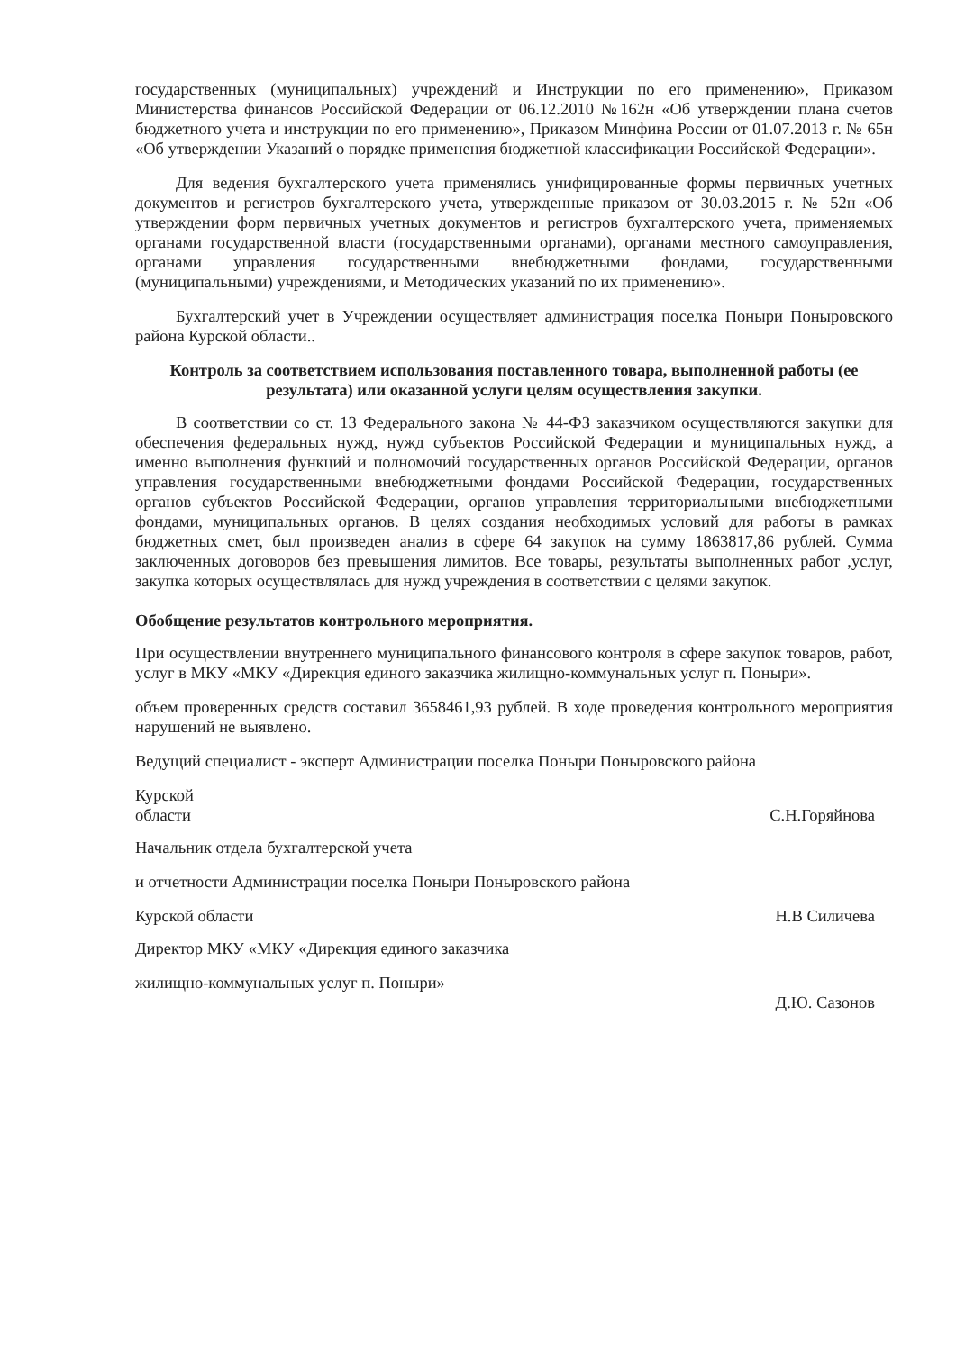государственных (муниципальных) учреждений и Инструкции по его применению», Приказом Министерства финансов Российской Федерации от 06.12.2010 №162н «Об утверждении плана счетов бюджетного учета и инструкции по его применению», Приказом Минфина России от 01.07.2013 г. № 65н «Об утверждении Указаний о порядке применения бюджетной классификации Российской Федерации».
Для ведения бухгалтерского учета применялись унифицированные формы первичных учетных документов и регистров бухгалтерского учета, утвержденные приказом от 30.03.2015 г. № 52н «Об утверждении форм первичных учетных документов и регистров бухгалтерского учета, применяемых органами государственной власти (государственными органами), органами местного самоуправления, органами управления государственными внебюджетными фондами, государственными (муниципальными) учреждениями, и Методических указаний по их применению».
Бухгалтерский учет в Учреждении осуществляет администрация поселка Поныри Поныровского района Курской области..
Контроль за соответствием использования поставленного товара, выполненной работы (ее результата) или оказанной услуги целям осуществления закупки.
В соответствии со ст. 13 Федерального закона № 44-ФЗ заказчиком осуществляются закупки для обеспечения федеральных нужд, нужд субъектов Российской Федерации и муниципальных нужд, а именно выполнения функций и полномочий государственных органов Российской Федерации, органов управления государственными внебюджетными фондами Российской Федерации, государственных органов субъектов Российской Федерации, органов управления территориальными внебюджетными фондами, муниципальных органов. В целях создания необходимых условий для работы в рамках бюджетных смет, был произведен анализ в сфере 64 закупок на сумму 1863817,86 рублей. Сумма заключенных договоров без превышения лимитов. Все товары, результаты выполненных работ ,услуг, закупка которых осуществлялась для нужд учреждения в соответствии с целями закупок.
Обобщение результатов контрольного мероприятия.
При осуществлении внутреннего муниципального финансового контроля в сфере закупок товаров, работ, услуг в МКУ «МКУ «Дирекция единого заказчика жилищно-коммунальных услуг п. Поныри».
объем проверенных средств составил 3658461,93 рублей. В ходе проведения контрольного мероприятия нарушений не выявлено.
Ведущий специалист - эксперт Администрации поселка Поныри Поныровского района
Курской
области
С.Н.Горяйнова
Начальник отдела бухгалтерской учета
и отчетности Администрации поселка Поныри Поныровского района
Курской области Н.В Силичева
Директор МКУ «МКУ «Дирекция единого заказчика
жилищно-коммунальных услуг п. Поныри»
Д.Ю. Сазонов